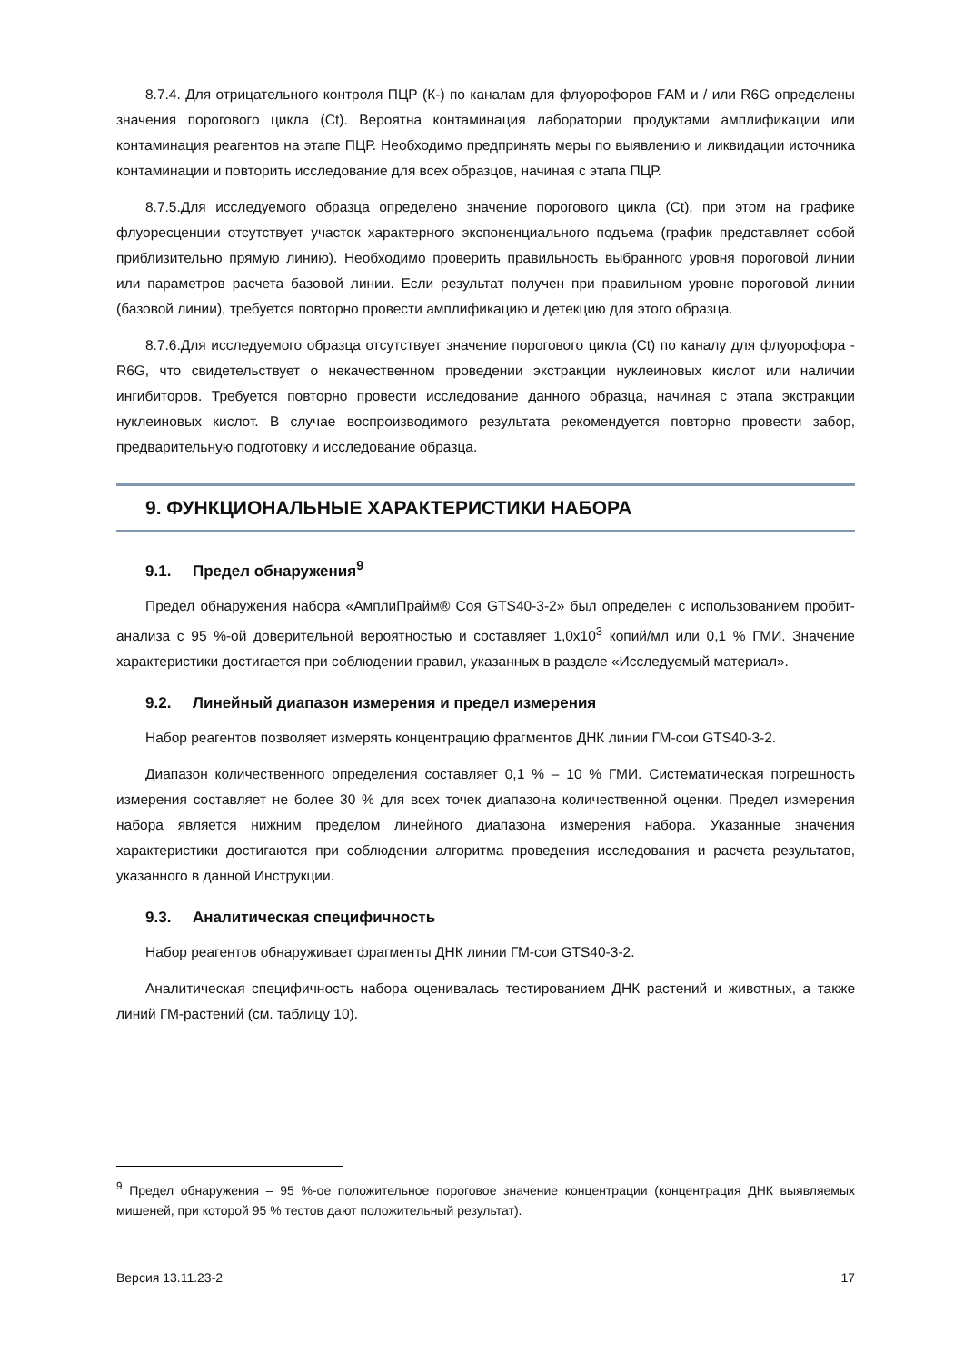8.7.4. Для отрицательного контроля ПЦР (К-) по каналам для флуорофоров FAM и / или R6G определены значения порогового цикла (Ct). Вероятна контаминация лаборатории продуктами амплификации или контаминация реагентов на этапе ПЦР. Необходимо предпринять меры по выявлению и ликвидации источника контаминации и повторить исследование для всех образцов, начиная с этапа ПЦР.
8.7.5.Для исследуемого образца определено значение порогового цикла (Ct), при этом на графике флуоресценции отсутствует участок характерного экспоненциального подъема (график представляет собой приблизительно прямую линию). Необходимо проверить правильность выбранного уровня пороговой линии или параметров расчета базовой линии. Если результат получен при правильном уровне пороговой линии (базовой линии), требуется повторно провести амплификацию и детекцию для этого образца.
8.7.6.Для исследуемого образца отсутствует значение порогового цикла (Ct) по каналу для флуорофора - R6G, что свидетельствует о некачественном проведении экстракции нуклеиновых кислот или наличии ингибиторов. Требуется повторно провести исследование данного образца, начиная с этапа экстракции нуклеиновых кислот. В случае воспроизводимого результата рекомендуется повторно провести забор, предварительную подготовку и исследование образца.
9. ФУНКЦИОНАЛЬНЫЕ ХАРАКТЕРИСТИКИ НАБОРА
9.1. Предел обнаружения<sup>9</sup>
Предел обнаружения набора «АмплиПрайм® Соя GTS40-3-2» был определен с использованием пробит-анализа с 95 %-ой доверительной вероятностью и составляет 1,0x10<sup>3</sup> копий/мл или 0,1 % ГМИ. Значение характеристики достигается при соблюдении правил, указанных в разделе «Исследуемый материал».
9.2. Линейный диапазон измерения и предел измерения
Набор реагентов позволяет измерять концентрацию фрагментов ДНК линии ГМ-сои GTS40-3-2.
Диапазон количественного определения составляет 0,1 % – 10 % ГМИ. Систематическая погрешность измерения составляет не более 30 % для всех точек диапазона количественной оценки. Предел измерения набора является нижним пределом линейного диапазона измерения набора. Указанные значения характеристики достигаются при соблюдении алгоритма проведения исследования и расчета результатов, указанного в данной Инструкции.
9.3. Аналитическая специфичность
Набор реагентов обнаруживает фрагменты ДНК линии ГМ-сои GTS40-3-2.
Аналитическая специфичность набора оценивалась тестированием ДНК растений и животных, а также линий ГМ-растений (см. таблицу 10).
<sup>9</sup> Предел обнаружения – 95 %-ое положительное пороговое значение концентрации (концентрация ДНК выявляемых мишеней, при которой 95 % тестов дают положительный результат).
Версия 13.11.23-2 17